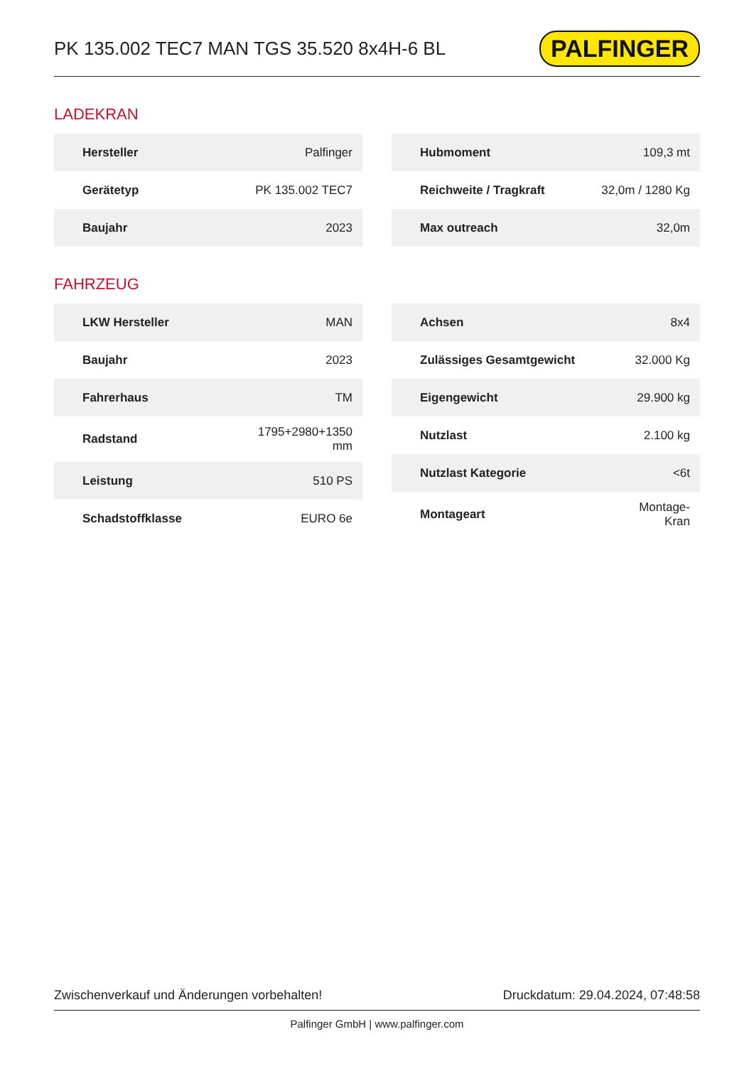PK 135.002 TEC7 MAN TGS 35.520 8x4H-6 BL
PALFINGER
LADEKRAN
| Hersteller | Palfinger |
| Gerätetyp | PK 135.002 TEC7 |
| Baujahr | 2023 |
| Hubmoment | 109,3 mt |
| Reichweite / Tragkraft | 32,0m / 1280 Kg |
| Max outreach | 32,0m |
FAHRZEUG
| LKW Hersteller | MAN |
| Baujahr | 2023 |
| Fahrerhaus | TM |
| Radstand | 1795+2980+1350 mm |
| Leistung | 510 PS |
| Schadstoffklasse | EURO 6e |
| Achsen | 8x4 |
| Zulässiges Gesamtgewicht | 32.000 Kg |
| Eigengewicht | 29.900 kg |
| Nutzlast | 2.100 kg |
| Nutzlast Kategorie | <6t |
| Montageart | Montage- Kran |
Zwischenverkauf und Änderungen vorbehalten! Druckdatum: 29.04.2024, 07:48:58
Palfinger GmbH | www.palfinger.com